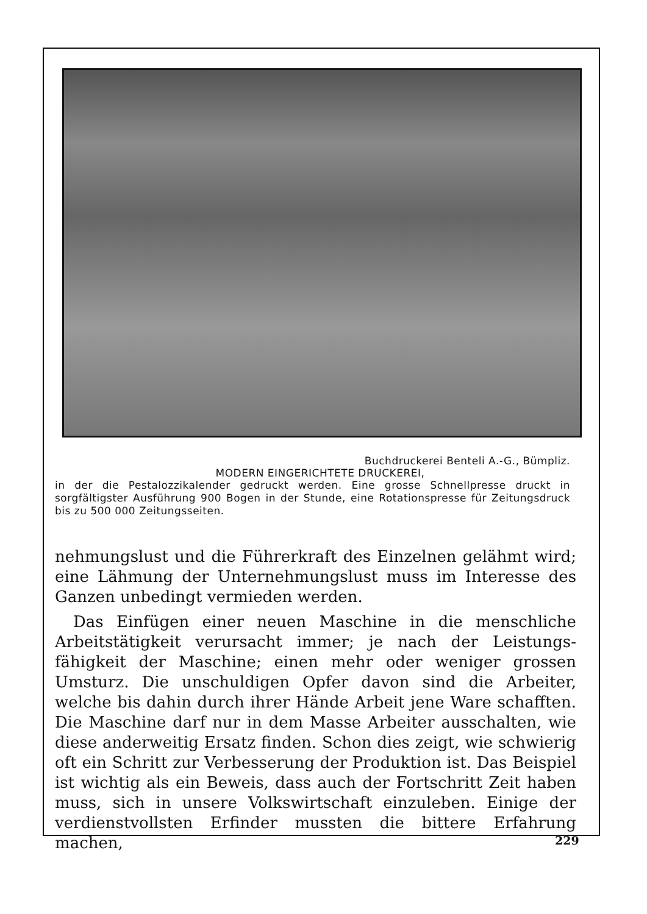Buchdruckerei Benteli A.-G., Bümpliz.
MODERN EINGERICHTETE DRUCKEREI,
in der die Pestalozzikalender gedruckt werden. Eine grosse Schnell­presse druckt in sorgfältigster Ausführung 900 Bogen in der Stunde, eine Rotationspresse für Zeitungsdruck bis zu 500 000 Zeitungsseiten.
nehmungslust und die Führerkraft des Einzelnen gelähmt wird; eine Lähmung der Unternehmungslust muss im Interesse des Ganzen unbedingt vermieden werden.
Das Einfügen einer neuen Maschine in die menschliche Arbeitstätigkeit verursacht immer; je nach der Leistungs­fähigkeit der Maschine; einen mehr oder weniger grossen Umsturz. Die unschuldigen Opfer davon sind die Arbeiter, welche bis dahin durch ihrer Hände Arbeit jene Ware schafften. Die Maschine darf nur in dem Masse Arbeiter ausschalten, wie diese anderweitig Ersatz finden. Schon dies zeigt, wie schwierig oft ein Schritt zur Verbesserung der Produktion ist. Das Beispiel ist wichtig als ein Be­weis, dass auch der Fortschritt Zeit haben muss, sich in unsere Volkswirtschaft einzuleben. Einige der verdienst­vollsten Erfinder mussten die bittere Erfahrung machen,
229